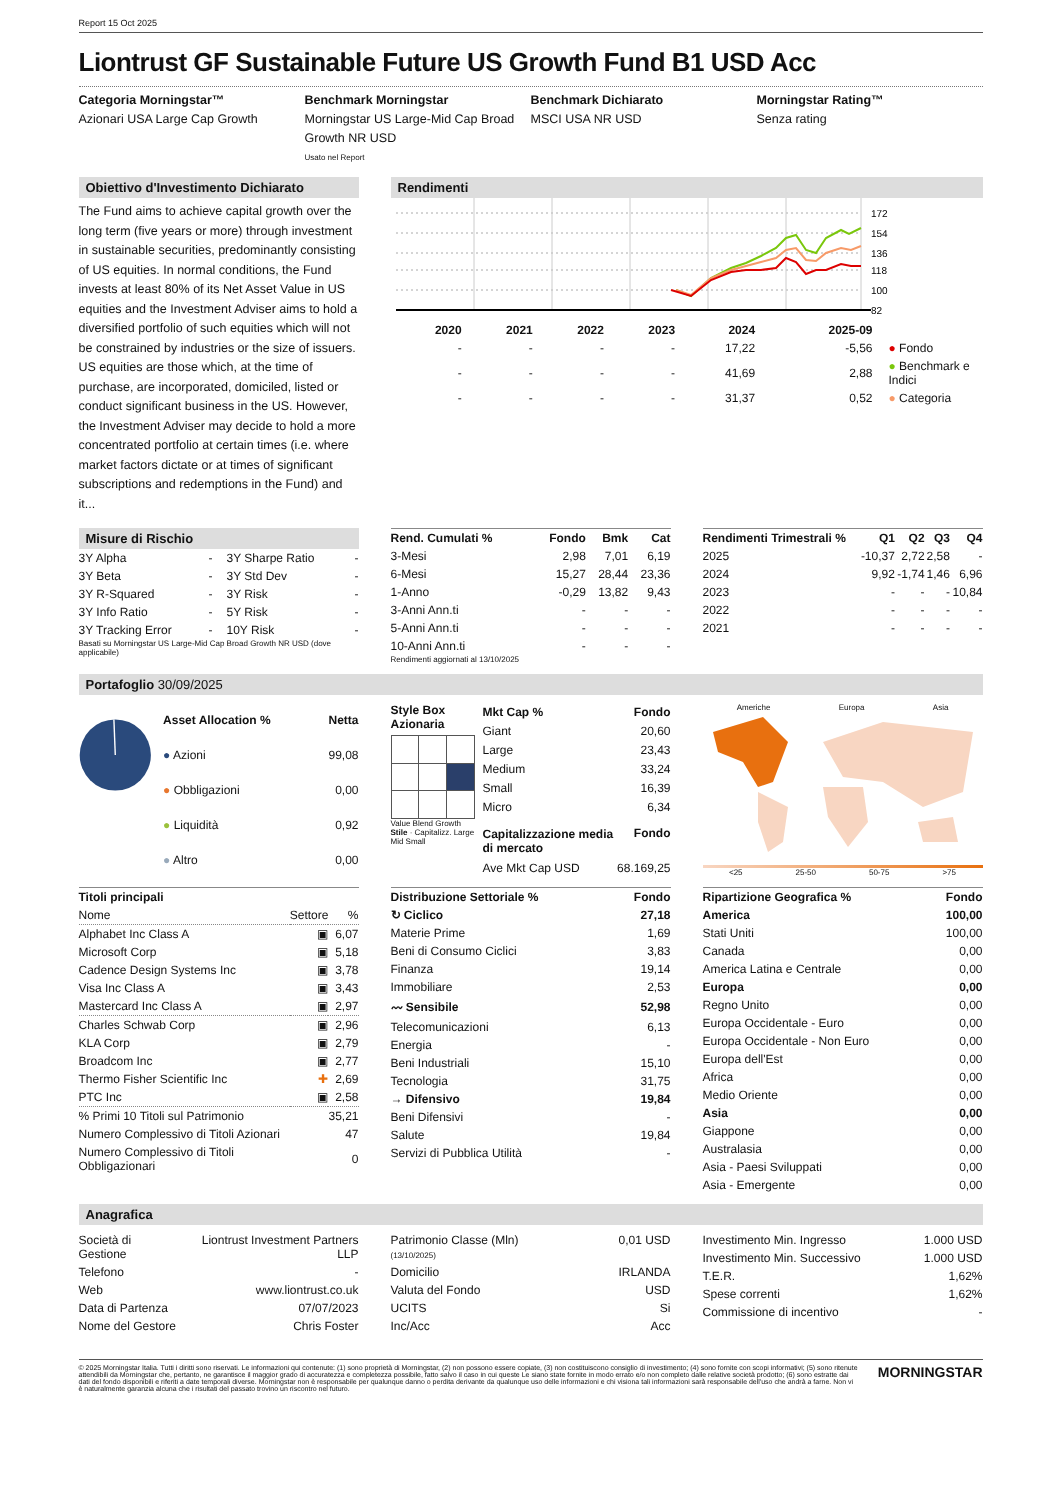Report 15 Oct 2025
Liontrust GF Sustainable Future US Growth Fund B1 USD Acc
Categoria Morningstar™
Azionari USA Large Cap Growth
Benchmark Morningstar
Morningstar US Large-Mid Cap Broad Growth NR USD
Usato nel Report
Benchmark Dichiarato
MSCI USA NR USD
Morningstar Rating™
Senza rating
Obiettivo d'Investimento Dichiarato
The Fund aims to achieve capital growth over the long term (five years or more) through investment in sustainable securities, predominantly consisting of US equities. In normal conditions, the Fund invests at least 80% of its Net Asset Value in US equities and the Investment Adviser aims to hold a diversified portfolio of such equities which will not be constrained by industries or the size of issuers. US equities are those which, at the time of purchase, are incorporated, domiciled, listed or conduct significant business in the US. However, the Investment Adviser may decide to hold a more concentrated portfolio at certain times (i.e. where market factors dictate or at times of significant subscriptions and redemptions in the Fund) and it...
Rendimenti
172
154
136
118
100
82
| | 2020 | 2021 | 2022 | 2023 | 2024 | 2025-09 | |
| --- | --- | --- | --- | --- | --- | --- | --- |
| | - | - | - | - | 17,22 | -5,56 | ● Fondo |
| | - | - | - | - | 41,69 | 2,88 | ● Benchmark e Indici |
| | - | - | - | - | 31,37 | 0,52 | ● Categoria |
Misure di Rischio
| 3Y Alpha | - | 3Y Sharpe Ratio | - |
| 3Y Beta | - | 3Y Std Dev | - |
| 3Y R-Squared | - | 3Y Risk | - |
| 3Y Info Ratio | - | 5Y Risk | - |
| 3Y Tracking Error | - | 10Y Risk | - |
Basati su Morningstar US Large-Mid Cap Broad Growth NR USD (dove applicabile)
| Rend. Cumulati % | Fondo | Bmk | Cat |
| --- | --- | --- | --- |
| 3-Mesi | 2,98 | 7,01 | 6,19 |
| 6-Mesi | 15,27 | 28,44 | 23,36 |
| 1-Anno | -0,29 | 13,82 | 9,43 |
| 3-Anni Ann.ti | - | - | - |
| 5-Anni Ann.ti | - | - | - |
| 10-Anni Ann.ti | - | - | - |
Rendimenti aggiornati al 13/10/2025
| Rendimenti Trimestrali % | Q1 | Q2 | Q3 | Q4 |
| --- | --- | --- | --- | --- |
| 2025 | -10,37 | 2,72 | 2,58 | - |
| 2024 | 9,92 | -1,74 | 1,46 | 6,96 |
| 2023 | - | - | - | 10,84 |
| 2022 | - | - | - | - |
| 2021 | - | - | - | - |
Portafoglio 30/09/2025
| Asset Allocation % | Netta |
| --- | --- |
| ● Azioni | 99,08 |
| ● Obbligazioni | 0,00 |
| ● Liquidità | 0,92 |
| ● Altro | 0,00 |
Style Box Azionaria
Value Blend Growth
Stile · Capitalizz. Large Mid Small
| Mkt Cap % | Fondo |
| --- | --- |
| Giant | 20,60 |
| Large | 23,43 |
| Medium | 33,24 |
| Small | 16,39 |
| Micro | 6,34 |
| Capitalizzazione media di mercato | Fondo |
| Ave Mkt Cap USD | 68.169,25 |
Americhe Europa Asia
<25 25-50 50-75 >75
| Titoli principali | | |
| --- | --- | --- |
| Nome | Settore | % |
| Alphabet Inc Class A | ▣ | 6,07 |
| Microsoft Corp | ▣ | 5,18 |
| Cadence Design Systems Inc | ▣ | 3,78 |
| Visa Inc Class A | ▣ | 3,43 |
| Mastercard Inc Class A | ▣ | 2,97 |
| Charles Schwab Corp | ▣ | 2,96 |
| KLA Corp | ▣ | 2,79 |
| Broadcom Inc | ▣ | 2,77 |
| Thermo Fisher Scientific Inc | ✚ | 2,69 |
| PTC Inc | ▣ | 2,58 |
| % Primi 10 Titoli sul Patrimonio | | 35,21 |
| Numero Complessivo di Titoli Azionari | | 47 |
| Numero Complessivo di Titoli Obbligazionari | | 0 |
| Distribuzione Settoriale % | Fondo |
| --- | --- |
| ↻ Ciclico | 27,18 |
| Materie Prime | 1,69 |
| Beni di Consumo Ciclici | 3,83 |
| Finanza | 19,14 |
| Immobiliare | 2,53 |
| 〰 Sensibile | 52,98 |
| Telecomunicazioni | 6,13 |
| Energia | - |
| Beni Industriali | 15,10 |
| Tecnologia | 31,75 |
| → Difensivo | 19,84 |
| Beni Difensivi | - |
| Salute | 19,84 |
| Servizi di Pubblica Utilità | - |
| Ripartizione Geografica % | Fondo |
| --- | --- |
| America | 100,00 |
| Stati Uniti | 100,00 |
| Canada | 0,00 |
| America Latina e Centrale | 0,00 |
| Europa | 0,00 |
| Regno Unito | 0,00 |
| Europa Occidentale - Euro | 0,00 |
| Europa Occidentale - Non Euro | 0,00 |
| Europa dell'Est | 0,00 |
| Africa | 0,00 |
| Medio Oriente | 0,00 |
| Asia | 0,00 |
| Giappone | 0,00 |
| Australasia | 0,00 |
| Asia - Paesi Sviluppati | 0,00 |
| Asia - Emergente | 0,00 |
Anagrafica
| Società di Gestione | Liontrust Investment Partners LLP |
| Telefono | - |
| Web | www.liontrust.co.uk |
| Data di Partenza | 07/07/2023 |
| Nome del Gestore | Chris Foster |
| Patrimonio Classe (Mln) (13/10/2025) | 0,01 USD |
| Domicilio | IRLANDA |
| Valuta del Fondo | USD |
| UCITS | Si |
| Inc/Acc | Acc |
| Investimento Min. Ingresso | 1.000 USD |
| Investimento Min. Successivo | 1.000 USD |
| T.E.R. | 1,62% |
| Spese correnti | 1,62% |
| Commissione di incentivo | - |
© 2025 Morningstar Italia. Tutti i diritti sono riservati. Le informazioni qui contenute: (1) sono proprietà di Morningstar, (2) non possono essere copiate, (3) non costituiscono consiglio di investimento; (4) sono fornite con scopi informativi; (5) sono ritenute attendibili da Morningstar che, pertanto, ne garantisce il maggior grado di accuratezza e completezza possibile, fatto salvo il caso in cui queste Le siano state fornite in modo errato e/o non completo dalle relative società prodotto; (6) sono estratte dai dati del fondo disponibili e riferiti a date temporali diverse. Morningstar non è responsabile per qualunque danno o perdita derivante da qualunque uso delle informazioni e chi visiona tali informazioni sarà responsabile dell'uso che andrà a farne. Non vi è naturalmente garanzia alcuna che i risultati del passato trovino un riscontro nel futuro.
MORNINGSTAR